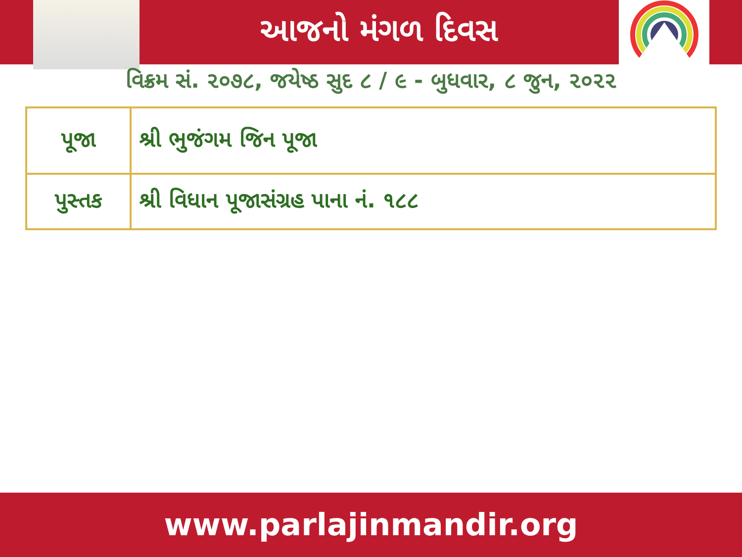આજનો મંગળ દિવસ
વિક્રમ સં. ૨૦૭૮, જયેષ્ઠ સુદ ૮ / ૯ - બુધવાર, ૮ જુન, ૨૦૨૨
| પૂજા | શ્રી ભુજંગમ જિન પૂજા |
| પુસ્તક | શ્રી વિધાન પૂજાસંગ્રહ પાના નં. ૧૮૮ |
www.parlajinmandir.org